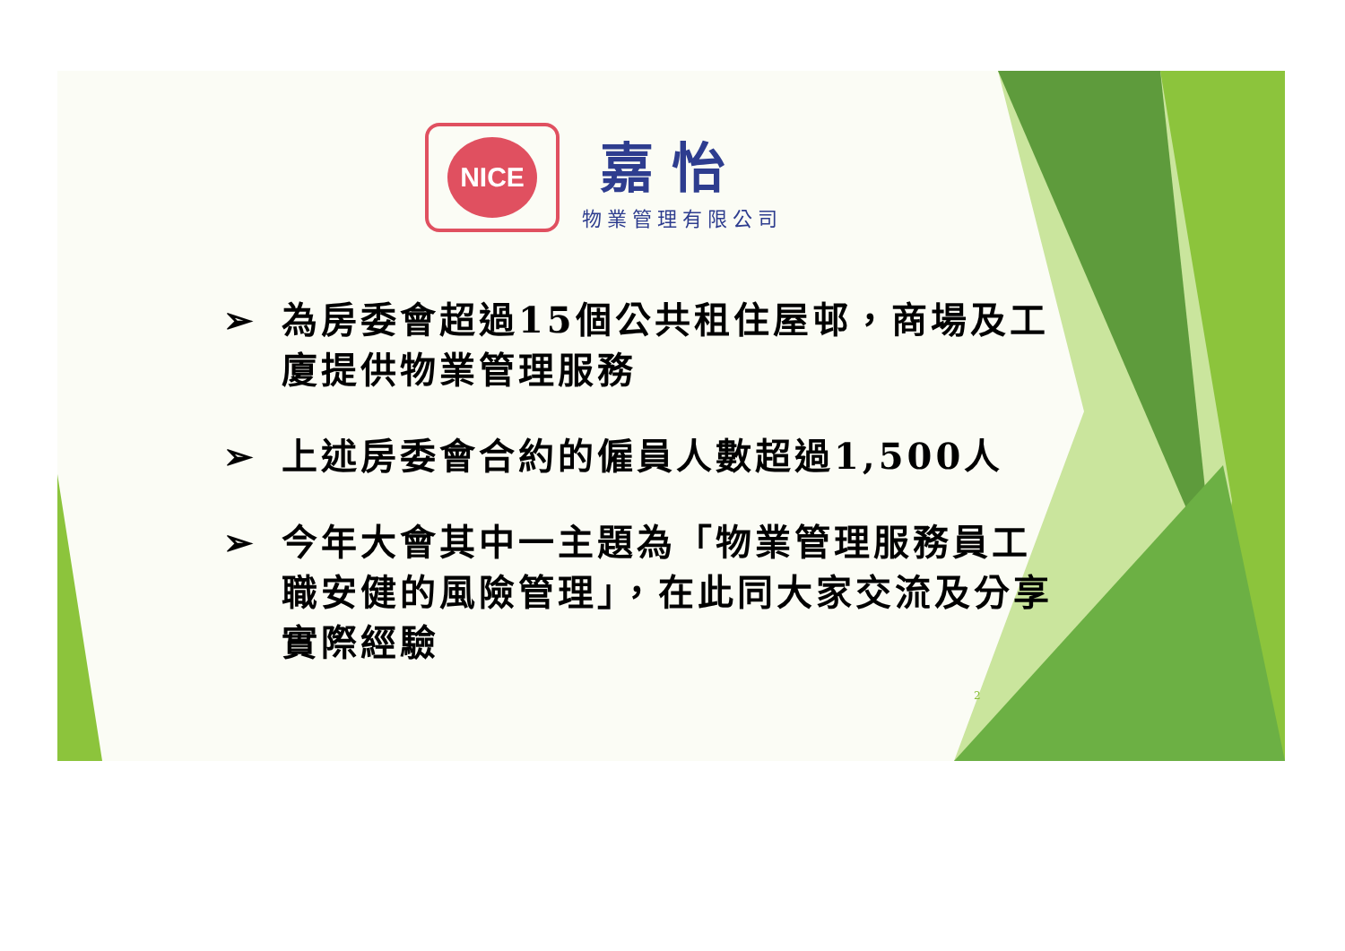NICE
嘉怡
物業管理有限公司
➢ 為房委會超過15個公共租住屋邨，商場及工廈提供物業管理服務
➢ 上述房委會合約的僱員人數超過1,500人
➢ 今年大會其中一主題為「物業管理服務員工職安健的風險管理」，在此同大家交流及分享實際經驗
2